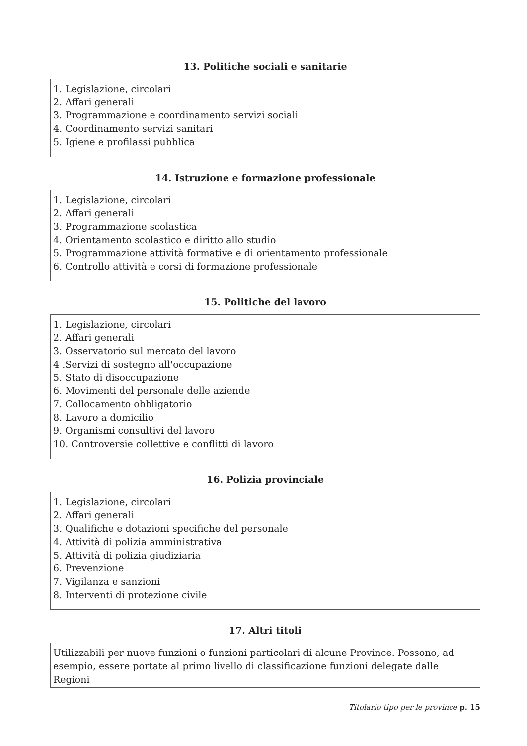13. Politiche sociali e sanitarie
1. Legislazione, circolari
2. Affari generali
3. Programmazione e coordinamento servizi sociali
4. Coordinamento servizi sanitari
5. Igiene e profilassi pubblica
14. Istruzione e formazione professionale
1. Legislazione, circolari
2. Affari generali
3. Programmazione scolastica
4. Orientamento scolastico e diritto allo studio
5. Programmazione attività formative e di orientamento professionale
6. Controllo attività e corsi di formazione professionale
15. Politiche del lavoro
1. Legislazione, circolari
2. Affari generali
3. Osservatorio sul mercato del lavoro
4 .Servizi di sostegno all'occupazione
5. Stato di disoccupazione
6. Movimenti del personale delle aziende
7. Collocamento obbligatorio
8. Lavoro a domicilio
9. Organismi consultivi del lavoro
10. Controversie collettive e conflitti di lavoro
16. Polizia provinciale
1. Legislazione, circolari
2. Affari generali
3. Qualifiche e dotazioni specifiche del personale
4. Attività di polizia amministrativa
5. Attività di polizia giudiziaria
6. Prevenzione
7. Vigilanza e sanzioni
8. Interventi di protezione civile
17. Altri titoli
Utilizzabili per nuove funzioni o funzioni particolari di alcune Province. Possono, ad esempio, essere portate al primo livello di classificazione funzioni delegate dalle Regioni
Titolario tipo per le province p. 15